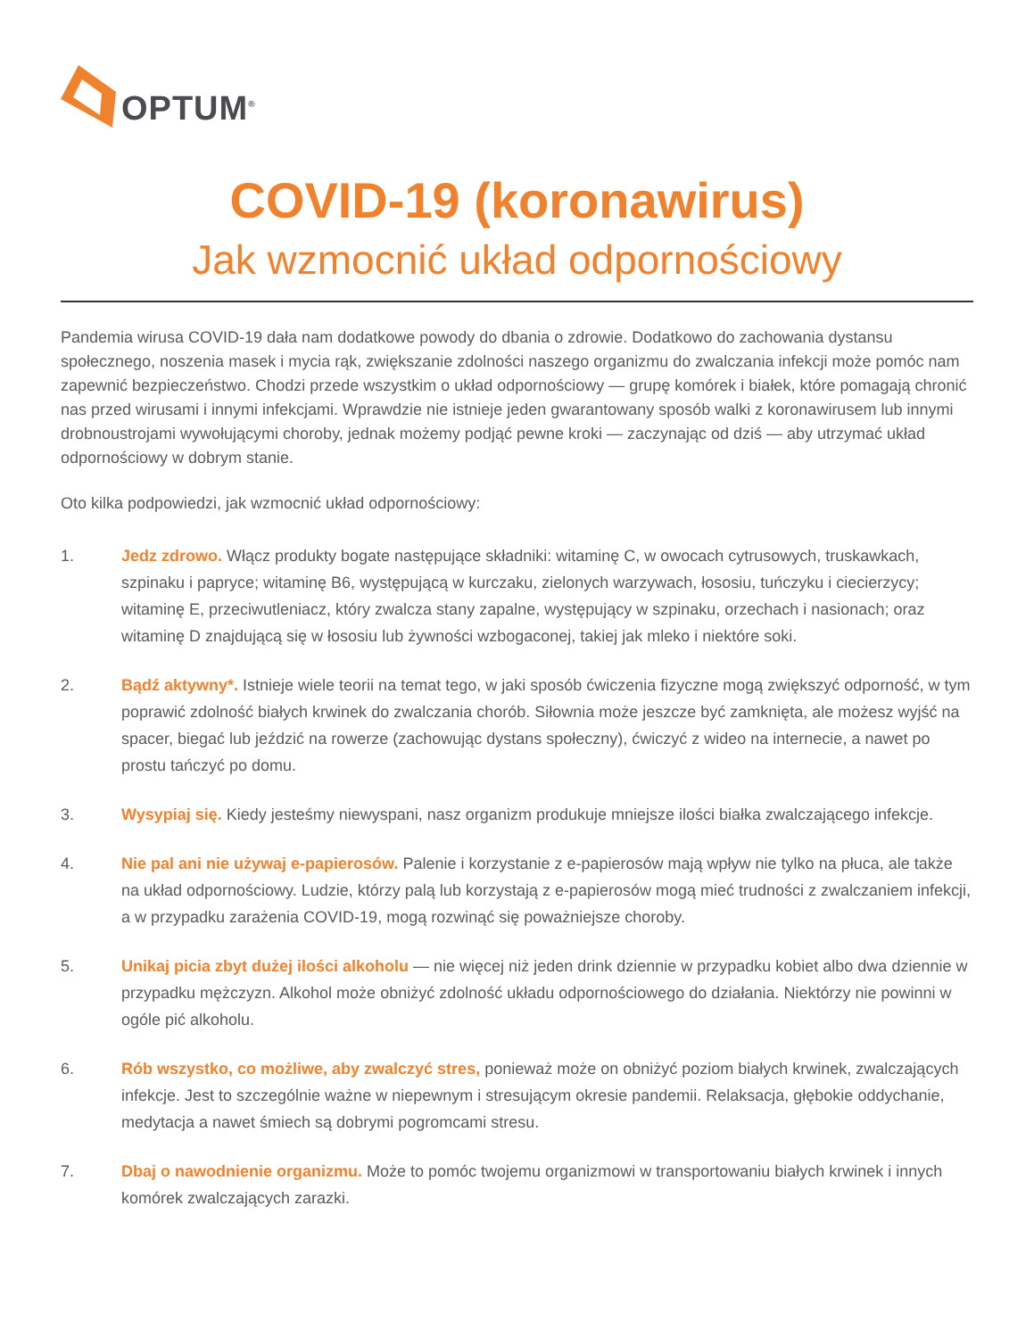OPTUM<sup>®</sup>
COVID-19 (koronawirus)
Jak wzmocnić układ odpornościowy
Pandemia wirusa COVID-19 dała nam dodatkowe powody do dbania o zdrowie. Dodatkowo do zachowania dystansu społecznego, noszenia masek i mycia rąk, zwiększanie zdolności naszego organizmu do zwalczania infekcji może pomóc nam zapewnić bezpieczeństwo. Chodzi przede wszystkim o układ odpornościowy — grupę komórek i białek, które pomagają chronić nas przed wirusami i innymi infekcjami. Wprawdzie nie istnieje jeden gwarantowany sposób walki z koronawirusem lub innymi drobnoustrojami wywołującymi choroby, jednak możemy podjąć pewne kroki — zaczynając od dziś — aby utrzymać układ odpornościowy w dobrym stanie.
Oto kilka podpowiedzi, jak wzmocnić układ odpornościowy:
1. Jedz zdrowo. Włącz produkty bogate następujące składniki: witaminę C, w owocach cytrusowych, truskawkach, szpinaku i papryce; witaminę B6, występującą w kurczaku, zielonych warzywach, łososiu, tuńczyku i ciecierzycy; witaminę E, przeciwutleniacz, który zwalcza stany zapalne, występujący w szpinaku, orzechach i nasionach; oraz witaminę D znajdującą się w łososiu lub żywności wzbogaconej, takiej jak mleko i niektóre soki.
2. Bądź aktywny*. Istnieje wiele teorii na temat tego, w jaki sposób ćwiczenia fizyczne mogą zwiększyć odporność, w tym poprawić zdolność białych krwinek do zwalczania chorób. Siłownia może jeszcze być zamknięta, ale możesz wyjść na spacer, biegać lub jeździć na rowerze (zachowując dystans społeczny), ćwiczyć z wideo na internecie, a nawet po prostu tańczyć po domu.
3. Wysypiaj się. Kiedy jesteśmy niewyspani, nasz organizm produkuje mniejsze ilości białka zwalczającego infekcje.
4. Nie pal ani nie używaj e-papierosów. Palenie i korzystanie z e-papierosów mają wpływ nie tylko na płuca, ale także na układ odpornościowy. Ludzie, którzy palą lub korzystają z e-papierosów mogą mieć trudności z zwalczaniem infekcji, a w przypadku zarażenia COVID-19, mogą rozwinąć się poważniejsze choroby.
5. Unikaj picia zbyt dużej ilości alkoholu — nie więcej niż jeden drink dziennie w przypadku kobiet albo dwa dziennie w przypadku mężczyzn. Alkohol może obniżyć zdolność układu odpornościowego do działania. Niektórzy nie powinni w ogóle pić alkoholu.
6. Rób wszystko, co możliwe, aby zwalczyć stres, ponieważ może on obniżyć poziom białych krwinek, zwalczających infekcje. Jest to szczególnie ważne w niepewnym i stresującym okresie pandemii. Relaksacja, głębokie oddychanie, medytacja a nawet śmiech są dobrymi pogromcami stresu.
7. Dbaj o nawodnienie organizmu. Może to pomóc twojemu organizmowi w transportowaniu białych krwinek i innych komórek zwalczających zarazki.